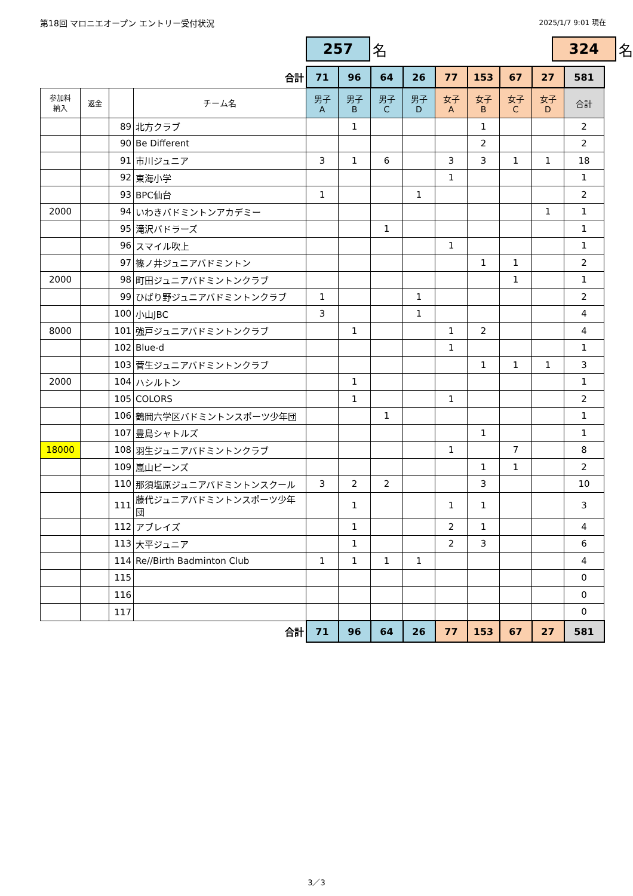第18回 マロニエオープン エントリー受付状況
2025/1/7 9:01 現在
257
名
324
名
| | | | 合計 | 71 | 96 | 64 | 26 | 77 | 153 | 67 | 27 | 581 |
| 参加料 納入 | 返金 | | チーム名 | 男子 A | 男子 B | 男子 C | 男子 D | 女子 A | 女子 B | 女子 C | 女子 D | 合計 |
| | | 89 | 北方クラブ | | 1 | | | | 1 | | | 2 |
| | | 90 | Be Different | | | | | | 2 | | | 2 |
| | | 91 | 市川ジュニア | 3 | 1 | 6 | | 3 | 3 | 1 | 1 | 18 |
| | | 92 | 東海小学 | | | | | 1 | | | | 1 |
| | | 93 | BPC仙台 | 1 | | | 1 | | | | | 2 |
| 2000 | | 94 | いわきバドミントンアカデミー | | | | | | | | 1 | 1 |
| | | 95 | 滝沢バドラーズ | | | 1 | | | | | | 1 |
| | | 96 | スマイル吹上 | | | | | 1 | | | | 1 |
| | | 97 | 篠ノ井ジュニアバドミントン | | | | | | 1 | 1 | | 2 |
| 2000 | | 98 | 町田ジュニアバドミントンクラブ | | | | | | | 1 | | 1 |
| | | 99 | ひばり野ジュニアバドミントンクラブ | 1 | | | 1 | | | | | 2 |
| | | 100 | 小山JBC | 3 | | | 1 | | | | | 4 |
| 8000 | | 101 | 強戸ジュニアバドミントンクラブ | | 1 | | | 1 | 2 | | | 4 |
| | | 102 | Blue-d | | | | | 1 | | | | 1 |
| | | 103 | 菅生ジュニアバドミントンクラブ | | | | | | 1 | 1 | 1 | 3 |
| 2000 | | 104 | ハシルトン | | 1 | | | | | | | 1 |
| | | 105 | COLORS | | 1 | | | 1 | | | | 2 |
| | | 106 | 鶴岡六学区バドミントンスポーツ少年団 | | | 1 | | | | | | 1 |
| | | 107 | 豊島シャトルズ | | | | | | 1 | | | 1 |
| 18000 | | 108 | 羽生ジュニアバドミントンクラブ | | | | | 1 | | 7 | | 8 |
| | | 109 | 嵐山ビーンズ | | | | | | 1 | 1 | | 2 |
| | | 110 | 那須塩原ジュニアバドミントンスクール | 3 | 2 | 2 | | | 3 | | | 10 |
| | | 111 | 藤代ジュニアバドミントンスポーツ少年団 | | 1 | | | 1 | 1 | | | 3 |
| | | 112 | アブレイズ | | 1 | | | 2 | 1 | | | 4 |
| | | 113 | 大平ジュニア | | 1 | | | 2 | 3 | | | 6 |
| | | 114 | Re//Birth Badminton Club | 1 | 1 | 1 | 1 | | | | | 4 |
| | | 115 | | | | | | | | | | 0 |
| | | 116 | | | | | | | | | | 0 |
| | | 117 | | | | | | | | | | 0 |
| | | | 合計 | 71 | 96 | 64 | 26 | 77 | 153 | 67 | 27 | 581 |
3／3